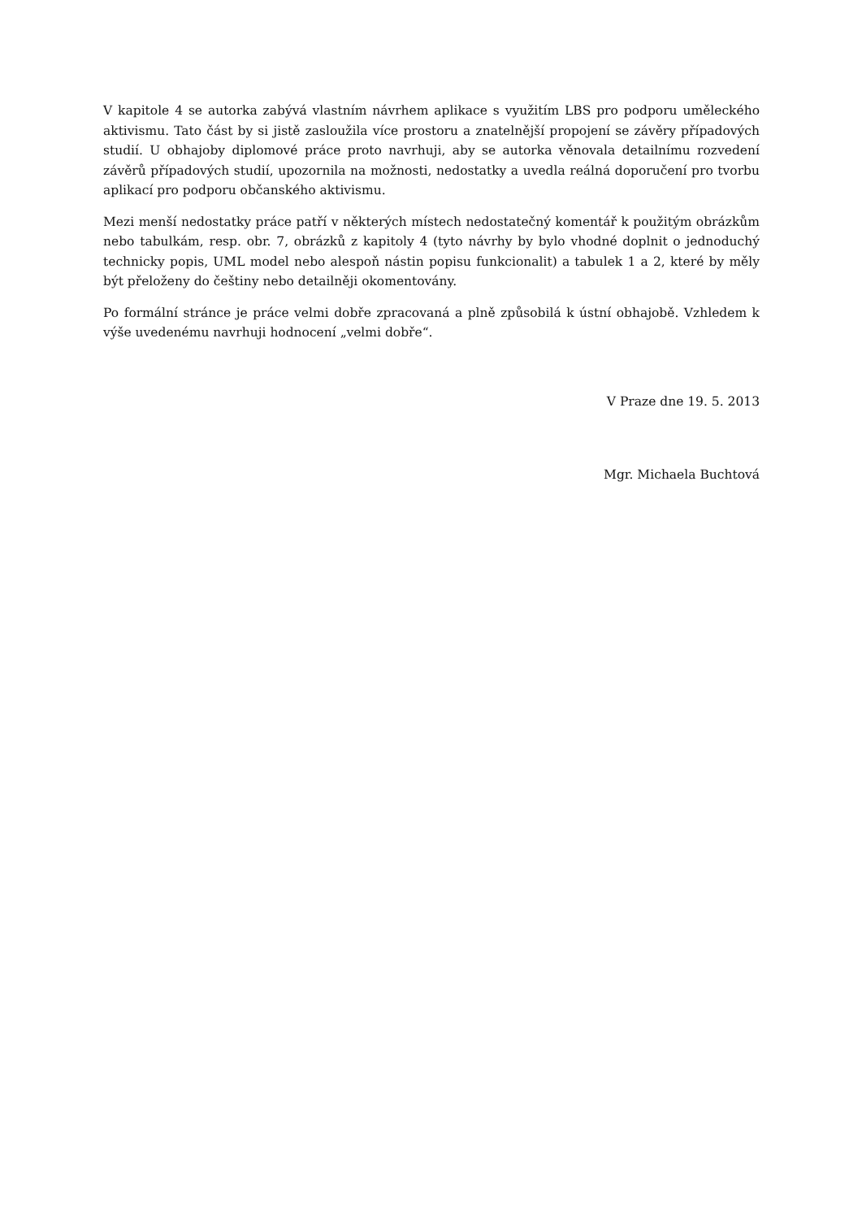V kapitole 4 se autorka zabývá vlastním návrhem aplikace s využitím LBS pro podporu uměleckého aktivismu. Tato část by si jistě zasloužila více prostoru a znatelnější propojení se závěry případových studií. U obhajoby diplomové práce proto navrhuji, aby se autorka věnovala detailnímu rozvedení závěrů případových studií, upozornila na možnosti, nedostatky a uvedla reálná doporučení pro tvorbu aplikací pro podporu občanského aktivismu.
Mezi menší nedostatky práce patří v některých místech nedostatečný komentář k použitým obrázkům nebo tabulkám, resp. obr. 7, obrázků z kapitoly 4 (tyto návrhy by bylo vhodné doplnit o jednoduchý technicky popis, UML model nebo alespoň nástin popisu funkcionalit) a tabulek 1 a 2, které by měly být přeloženy do češtiny nebo detailněji okomentovány.
Po formální stránce je práce velmi dobře zpracovaná a plně způsobilá k ústní obhajobě. Vzhledem k výše uvedenému navrhuji hodnocení „velmi dobře“.
V Praze dne 19. 5. 2013
Mgr. Michaela Buchtová